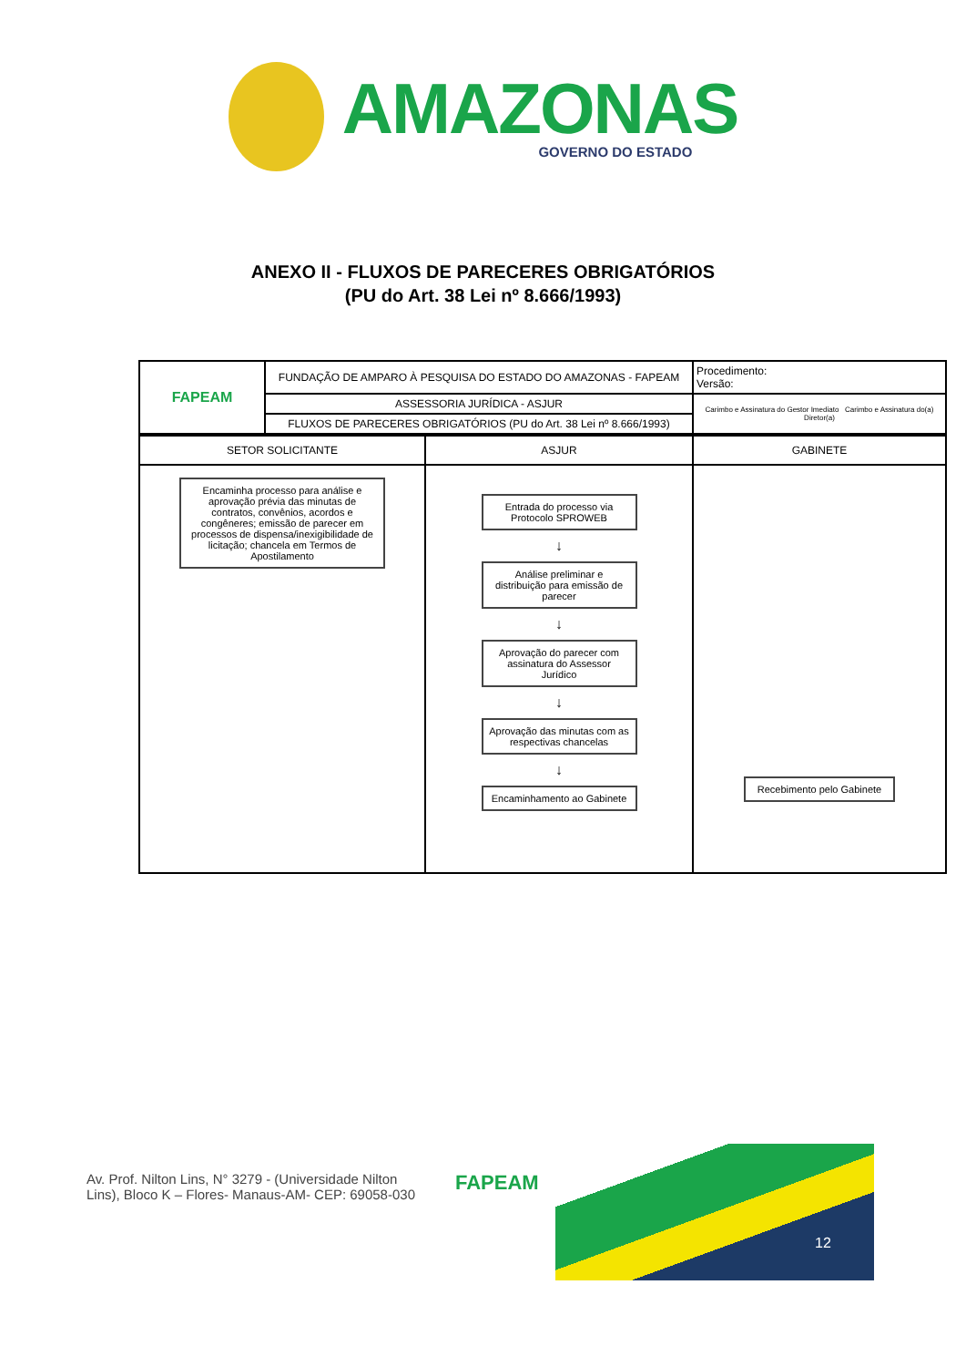AMAZONAS
GOVERNO DO ESTADO
ANEXO II - FLUXOS DE PARECERES OBRIGATÓRIOS
(PU do Art. 38 Lei nº 8.666/1993)
| FAPEAM | FUNDAÇÃO DE AMPARO À PESQUISA DO ESTADO DO AMAZONAS - FAPEAM | Procedimento: Versão: |
| | ASSESSORIA JURÍDICA - ASJUR | Carimbo e Assinatura do Gestor Imediato Carimbo e Assinatura do(a) Diretor(a) |
| | FLUXOS DE PARECERES OBRIGATÓRIOS (PU do Art. 38 Lei nº 8.666/1993) | |
| SETOR SOLICITANTE | ASJUR | GABINETE |
| --- | --- | --- |
| Encaminha processo para análise e aprovação prévia das minutas de contratos, convênios, acordos e congêneres; emissão de parecer em processos de dispensa/inexigibilidade de licitação; chancela em Termos de Apostilamento | Entrada do processo via Protocolo SPROWEB ↓ Análise preliminar e distribuição para emissão de parecer ↓ Aprovação do parecer com assinatura do Assessor Jurídico ↓ Aprovação das minutas com as respectivas chancelas ↓ Encaminhamento ao Gabinete | Recebimento pelo Gabinete |
Av. Prof. Nilton Lins, N° 3279 - (Universidade Nilton Lins), Bloco K – Flores- Manaus-AM- CEP: 69058-030
FAPEAM
12